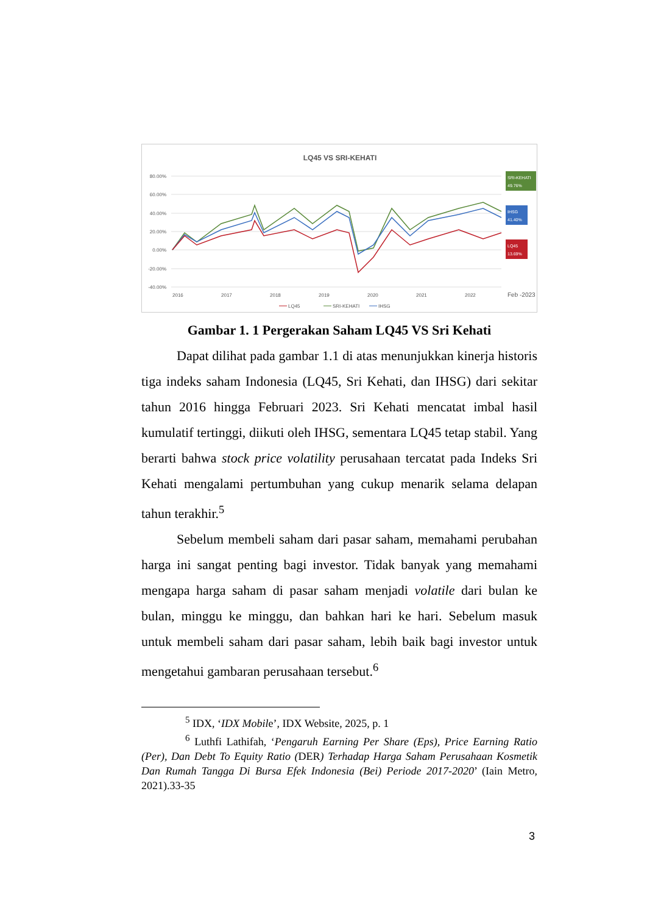LQ45 VS SRI-KEHATI
80.00%
60.00%
40.00%
20.00%
0.00%
-20.00%
-40.00%
2016
2017
2018
2019
2020
2021
2022
Feb -2023
LQ45
SRI-KEHATI
IHSG
SRI-KEHATI
49.76%
IHSG
41.40%
LQ45
13.69%
Gambar 1. 1 Pergerakan Saham LQ45 VS Sri Kehati
Dapat dilihat pada gambar 1.1 di atas menunjukkan kinerja historis tiga indeks saham Indonesia (LQ45, Sri Kehati, dan IHSG) dari sekitar tahun 2016 hingga Februari 2023. Sri Kehati mencatat imbal hasil kumulatif tertinggi, diikuti oleh IHSG, sementara LQ45 tetap stabil. Yang berarti bahwa stock price volatility perusahaan tercatat pada Indeks Sri Kehati mengalami pertumbuhan yang cukup menarik selama delapan tahun terakhir.<sup>5</sup>
Sebelum membeli saham dari pasar saham, memahami perubahan harga ini sangat penting bagi investor. Tidak banyak yang memahami mengapa harga saham di pasar saham menjadi volatile dari bulan ke bulan, minggu ke minggu, dan bahkan hari ke hari. Sebelum masuk untuk membeli saham dari pasar saham, lebih baik bagi investor untuk mengetahui gambaran perusahaan tersebut.<sup>6</sup>
<sup>5</sup> IDX, ‘IDX Mobile’, IDX Website, 2025, p. 1
<sup>6</sup> Luthfi Lathifah, ‘Pengaruh Earning Per Share (Eps), Price Earning Ratio (Per), Dan Debt To Equity Ratio (DER) Terhadap Harga Saham Perusahaan Kosmetik Dan Rumah Tangga Di Bursa Efek Indonesia (Bei) Periode 2017-2020’ (Iain Metro, 2021).33-35
3